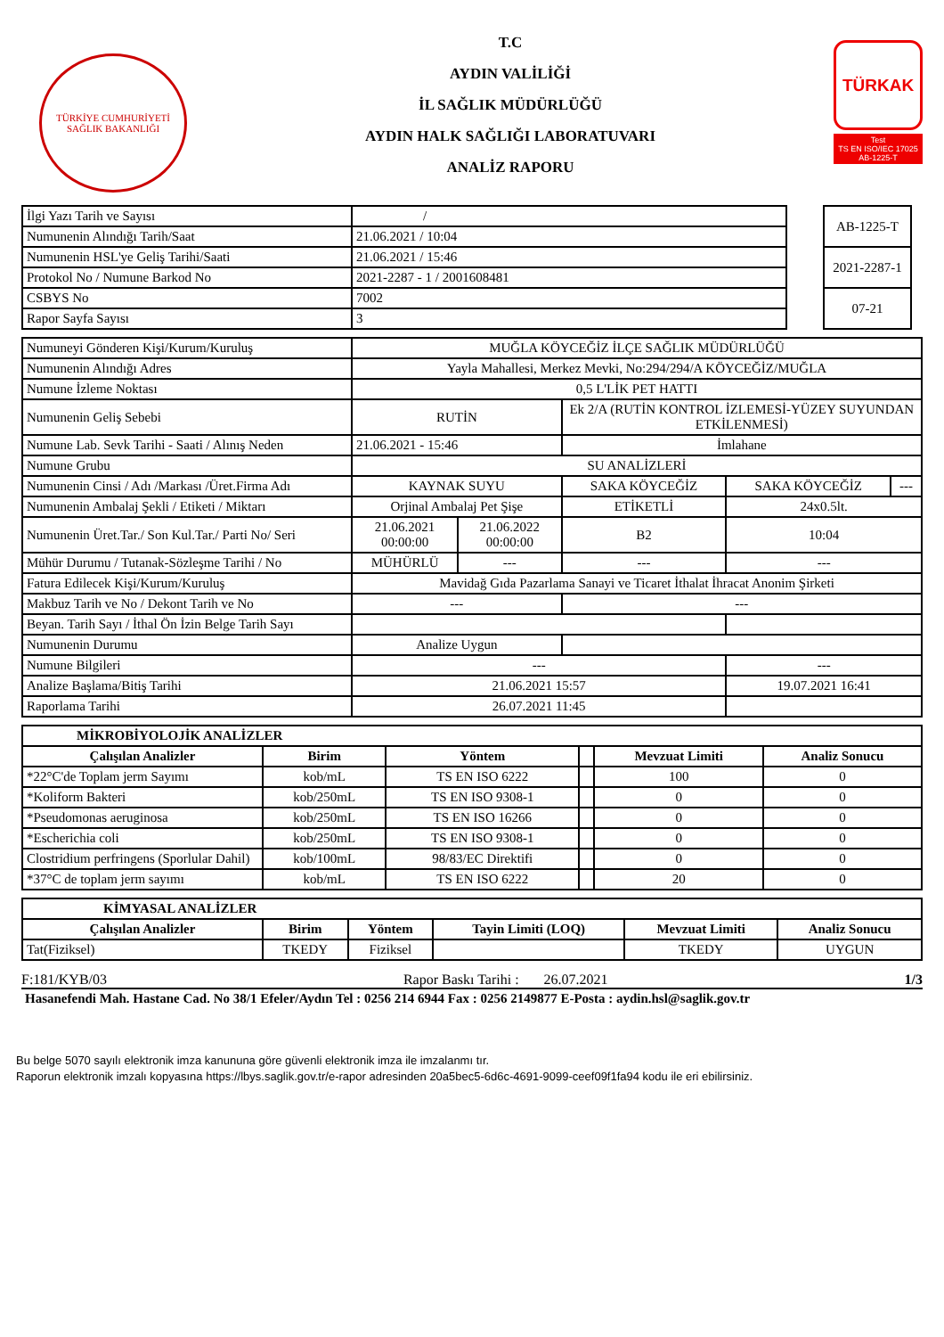TÜRKİYE CUMHURİYETİ SAĞLIK BAKANLIĞI
T.C
AYDIN VALİLİĞİ
İL SAĞLIK MÜDÜRLÜĞÜ
AYDIN HALK SAĞLIĞI LABORATUVARI
ANALİZ RAPORU
TÜRKAK
Test
TS EN ISO/IEC 17025
AB-1225-T
| İlgi Yazı Tarih ve Sayısı | / |
| Numunenin Alındığı Tarih/Saat | 21.06.2021 / 10:04 |
| Numunenin HSL'ye Geliş Tarihi/Saati | 21.06.2021 / 15:46 |
| Protokol No / Numune Barkod No | 2021-2287 - 1 / 2001608481 |
| CSBYS No | 7002 |
| Rapor Sayfa Sayısı | 3 |
| AB-1225-T |
| 2021-2287-1 |
| 07-21 |
| Numuneyi Gönderen Kişi/Kurum/Kuruluş | MUĞLA KÖYCEĞİZ İLÇE SAĞLIK MÜDÜRLÜĞÜ | | | | |
| Numunenin Alındığı Adres | Yayla Mahallesi, Merkez Mevki, No:294/294/A KÖYCEĞİZ/MUĞLA | | | | |
| Numune İzleme Noktası | 0,5 L'LİK PET HATTI | | | | |
| Numunenin Geliş Sebebi | RUTİN | | Ek 2/A (RUTİN KONTROL İZLEMESİ-YÜZEY SUYUNDAN ETKİLENMESİ) | | |
| Numune Lab. Sevk Tarihi - Saati / Alınış Neden | 21.06.2021 - 15:46 | | İmlahane | | |
| Numune Grubu | SU ANALİZLERİ | | | | |
| Numunenin Cinsi / Adı /Markası /Üret.Firma Adı | KAYNAK SUYU | | SAKA KÖYCEĞİZ | SAKA KÖYCEĞİZ | --- |
| Numunenin Ambalaj Şekli / Etiketi / Miktarı | Orjinal Ambalaj Pet Şişe | | ETİKETLİ | 24x0.5lt. | |
| Numunenin Üret.Tar./ Son Kul.Tar./ Parti No/ Seri | 21.06.2021 00:00:00 | 21.06.2022 00:00:00 | B2 | 10:04 | |
| Mühür Durumu / Tutanak-Sözleşme Tarihi / No | MÜHÜRLÜ | --- | --- | --- | |
| Fatura Edilecek Kişi/Kurum/Kuruluş | Mavidağ Gıda Pazarlama Sanayi ve Ticaret İthalat İhracat Anonim Şirketi | | | | |
| Makbuz Tarih ve No / Dekont Tarih ve No | --- | | --- | | |
| Beyan. Tarih Sayı / İthal Ön İzin Belge Tarih Sayı | | | | | |
| Numunenin Durumu | Analize Uygun | | | | |
| Numune Bilgileri | --- | | | --- | |
| Analize Başlama/Bitiş Tarihi | 21.06.2021 15:57 | | | 19.07.2021 16:41 | |
| Raporlama Tarihi | 26.07.2021 11:45 | | | | |
| MİKROBİYOLOJİK ANALİZLER | | | | | |
| --- | --- | --- | --- | --- | --- |
| Çalışılan Analizler | Birim | Yöntem | | Mevzuat Limiti | Analiz Sonucu |
| *22°C'de Toplam jerm Sayımı | kob/mL | TS EN ISO 6222 | | 100 | 0 |
| *Koliform Bakteri | kob/250mL | TS EN ISO 9308-1 | | 0 | 0 |
| *Pseudomonas aeruginosa | kob/250mL | TS EN ISO 16266 | | 0 | 0 |
| *Escherichia coli | kob/250mL | TS EN ISO 9308-1 | | 0 | 0 |
| Clostridium perfringens (Sporlular Dahil) | kob/100mL | 98/83/EC Direktifi | | 0 | 0 |
| *37°C de toplam jerm sayımı | kob/mL | TS EN ISO 6222 | | 20 | 0 |
| KİMYASAL ANALİZLER | | | | | |
| --- | --- | --- | --- | --- | --- |
| Çalışılan Analizler | Birim | Yöntem | Tayin Limiti (LOQ) | Mevzuat Limiti | Analiz Sonucu |
| Tat(Fiziksel) | TKEDY | Fiziksel | | TKEDY | UYGUN |
F:181/KYB/03 Rapor Baskı Tarihi : 26.07.2021 1/3
Hasanefendi Mah. Hastane Cad. No 38/1 Efeler/Aydın Tel : 0256 214 6944 Fax : 0256 2149877 E-Posta : aydin.hsl@saglik.gov.tr
Bu belge 5070 sayılı elektronik imza kanununa göre güvenli elektronik imza ile imzalanmı tır.
Raporun elektronik imzalı kopyasına https://lbys.saglik.gov.tr/e-rapor adresinden 20a5bec5-6d6c-4691-9099-ceef09f1fa94 kodu ile eri ebilirsiniz.